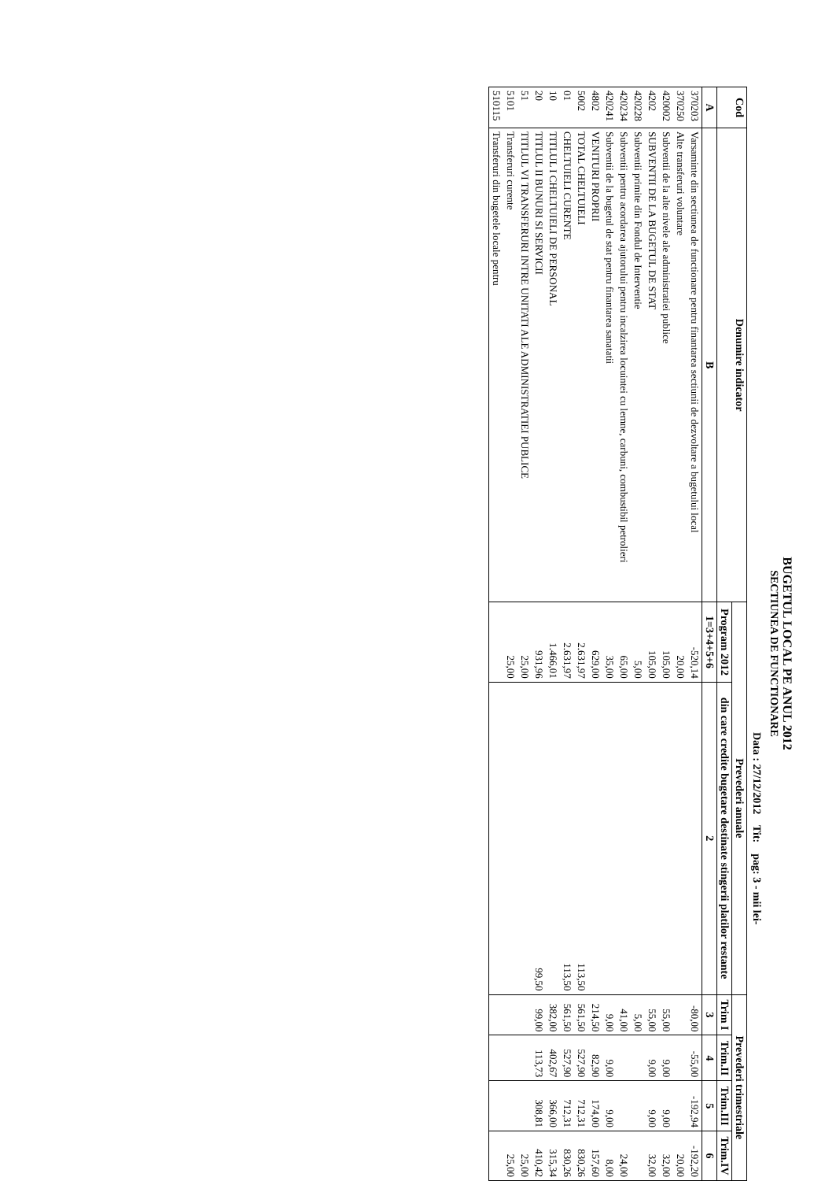BUGETUL LOCAL PE ANUL 2012
SECTIUNEA DE FUNCTIONARE
Data : 27/12/2012 Tit: pag: 3 - mii lei-
| Cod | Denumire indicator | Prevederi anuale | | Prevederi trimestriale | | | |
| --- | --- | --- | --- | --- | --- | --- | --- |
| | | Program 2012 | din care credite bugetare destinate stingerii platilor restante | Trim I | Trim.II | Trim.III | Trim.IV |
| A | B | 1=3+4+5+6 | 2 | 3 | 4 | 5 | 6 |
| 370203 | Varsaminte din sectiunea de functionare pentru finantarea sectiunii de dezvoltare a bugetului local | -520,14 | | -80,00 | -55,00 | -192,94 | -192,20 |
| 370250 | Alte transferuri voluntare | 20,00 | | | | | 20,00 |
| 420002 | Subventii de la alte nivele ale administratiei publice | 105,00 | | 55,00 | 9,00 | 9,00 | 32,00 |
| 4202 | SUBVENTII DE LA BUGETUL DE STAT | 105,00 | | 55,00 | 9,00 | 9,00 | 32,00 |
| 420228 | Subventii primite din Fondul de Interventie | 5,00 | | 5,00 | | | |
| 420234 | Subventii pentru acordarea ajutorului pentru incalzirea locuintei cu lemne, carbuni, combustibil petrolieri | 65,00 | | 41,00 | | | 24,00 |
| 420241 | Subventii de la bugetul de stat pentru finantarea sanatatii | 35,00 | | 9,00 | 9,00 | 9,00 | 8,00 |
| 4802 | VENITURI PROPRII | 629,00 | | 214,50 | 82,90 | 174,00 | 157,60 |
| 5002 | TOTAL CHELTUIELI | 2.631,97 | 113,50 | 561,50 | 527,90 | 712,31 | 830,26 |
| 01 | CHELTUIELI CURENTE | 2.631,97 | 113,50 | 561,50 | 527,90 | 712,31 | 830,26 |
| 10 | TITLUL I CHELTUIELI DE PERSONAL | 1.466,01 | | 382,00 | 402,67 | 366,00 | 315,34 |
| 20 | TITLUL II BUNURI SI SERVICII | 931,96 | 99,50 | 99,00 | 113,73 | 308,81 | 410,42 |
| 51 | TITLUL VI TRANSFERURI INTRE UNITATI ALE ADMINISTRATIEI PUBLICE | 25,00 | | | | | 25,00 |
| 5101 | Transferuri curente | 25,00 | | | | | 25,00 |
| 510115 | Transferuri din bugetele locale pentru | | | | | | |